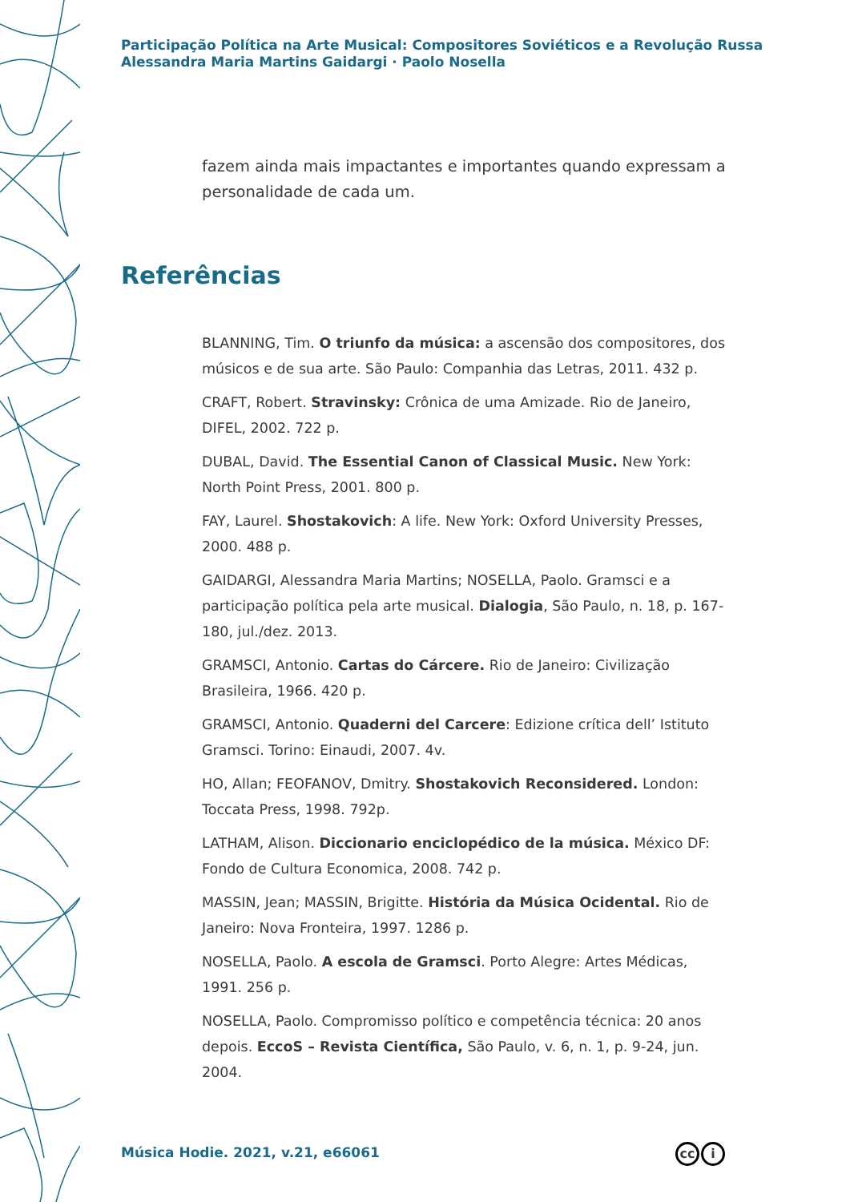Participação Política na Arte Musical: Compositores Soviéticos e a Revolução Russa
Alessandra Maria Martins Gaidargi · Paolo Nosella
fazem ainda mais impactantes e importantes quando expressam a personalidade de cada um.
Referências
BLANNING, Tim. O triunfo da música: a ascensão dos compositores, dos músicos e de sua arte. São Paulo: Companhia das Letras, 2011. 432 p.
CRAFT, Robert. Stravinsky: Crônica de uma Amizade. Rio de Janeiro, DIFEL, 2002. 722 p.
DUBAL, David. The Essential Canon of Classical Music. New York: North Point Press, 2001. 800 p.
FAY, Laurel. Shostakovich: A life. New York: Oxford University Presses, 2000. 488 p.
GAIDARGI, Alessandra Maria Martins; NOSELLA, Paolo. Gramsci e a participação política pela arte musical. Dialogia, São Paulo, n. 18, p. 167-180, jul./dez. 2013.
GRAMSCI, Antonio. Cartas do Cárcere. Rio de Janeiro: Civilização Brasileira, 1966. 420 p.
GRAMSCI, Antonio. Quaderni del Carcere: Edizione crítica dell’ Istituto Gramsci. Torino: Einaudi, 2007. 4v.
HO, Allan; FEOFANOV, Dmitry. Shostakovich Reconsidered. London: Toccata Press, 1998. 792p.
LATHAM, Alison. Diccionario enciclopédico de la música. México DF: Fondo de Cultura Economica, 2008. 742 p.
MASSIN, Jean; MASSIN, Brigitte. História da Música Ocidental. Rio de Janeiro: Nova Fronteira, 1997. 1286 p.
NOSELLA, Paolo. A escola de Gramsci. Porto Alegre: Artes Médicas, 1991. 256 p.
NOSELLA, Paolo. Compromisso político e competência técnica: 20 anos depois. EccoS – Revista Científica, São Paulo, v. 6, n. 1, p. 9-24, jun. 2004.
Música Hodie. 2021, v.21, e66061
cc i